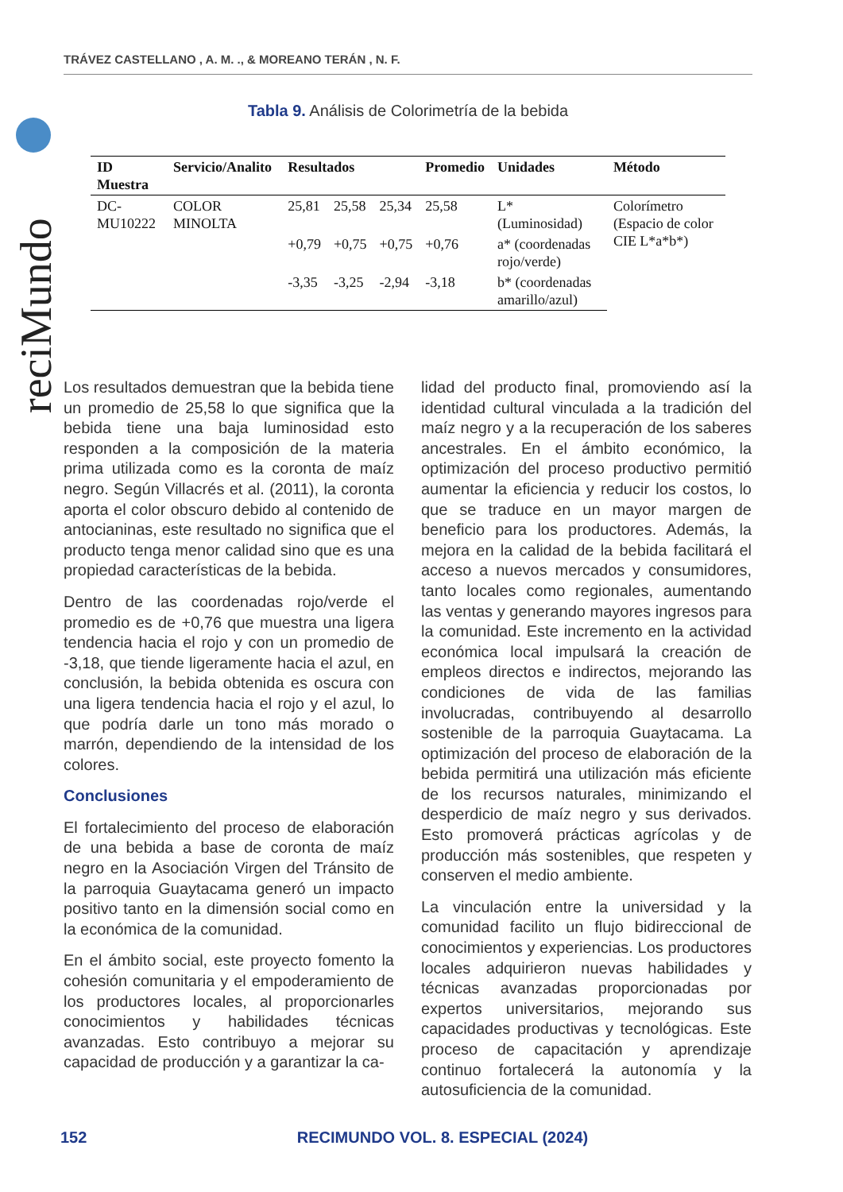TRÁVEZ CASTELLANO , A. M. ., & MOREANO TERÁN , N. F.
reciMundo
Tabla 9. Análisis de Colorimetría de la bebida
| ID Muestra | Servicio/Analito | Resultados | | | Promedio | Unidades | Método |
| --- | --- | --- | --- | --- | --- | --- | --- |
| DC-MU10222 | COLOR MINOLTA | 25,81 | 25,58 | 25,34 | 25,58 | L* (Luminosidad) | Colorímetro (Espacio de color CIE L*a*b*) |
| | | +0,79 | +0,75 | +0,75 | +0,76 | a* (coordenadas rojo/verde) | |
| | | -3,35 | -3,25 | -2,94 | -3,18 | b* (coordenadas amarillo/azul) | |
Los resultados demuestran que la bebida tiene un promedio de 25,58 lo que significa que la bebida tiene una baja luminosidad esto responden a la composición de la materia prima utilizada como es la coronta de maíz negro. Según Villacrés et al. (2011), la coronta aporta el color obscuro debido al contenido de antocianinas, este resultado no significa que el producto tenga menor calidad sino que es una propiedad características de la bebida.
Dentro de las coordenadas rojo/verde el promedio es de +0,76 que muestra una ligera tendencia hacia el rojo y con un promedio de -3,18, que tiende ligeramente hacia el azul, en conclusión, la bebida obtenida es oscura con una ligera tendencia hacia el rojo y el azul, lo que podría darle un tono más morado o marrón, dependiendo de la intensidad de los colores.
Conclusiones
El fortalecimiento del proceso de elaboración de una bebida a base de coronta de maíz negro en la Asociación Virgen del Tránsito de la parroquia Guaytacama generó un impacto positivo tanto en la dimensión social como en la económica de la comunidad.
En el ámbito social, este proyecto fomento la cohesión comunitaria y el empoderamiento de los productores locales, al proporcionarles conocimientos y habilidades técnicas avanzadas. Esto contribuyo a mejorar su capacidad de producción y a garantizar la ca-
lidad del producto final, promoviendo así la identidad cultural vinculada a la tradición del maíz negro y a la recuperación de los saberes ancestrales. En el ámbito económico, la optimización del proceso productivo permitió aumentar la eficiencia y reducir los costos, lo que se traduce en un mayor margen de beneficio para los productores. Además, la mejora en la calidad de la bebida facilitará el acceso a nuevos mercados y consumidores, tanto locales como regionales, aumentando las ventas y generando mayores ingresos para la comunidad. Este incremento en la actividad económica local impulsará la creación de empleos directos e indirectos, mejorando las condiciones de vida de las familias involucradas, contribuyendo al desarrollo sostenible de la parroquia Guaytacama. La optimización del proceso de elaboración de la bebida permitirá una utilización más eficiente de los recursos naturales, minimizando el desperdicio de maíz negro y sus derivados. Esto promoverá prácticas agrícolas y de producción más sostenibles, que respeten y conserven el medio ambiente.
La vinculación entre la universidad y la comunidad facilito un flujo bidireccional de conocimientos y experiencias. Los productores locales adquirieron nuevas habilidades y técnicas avanzadas proporcionadas por expertos universitarios, mejorando sus capacidades productivas y tecnológicas. Este proceso de capacitación y aprendizaje continuo fortalecerá la autonomía y la autosuficiencia de la comunidad.
152 RECIMUNDO VOL. 8. ESPECIAL (2024)